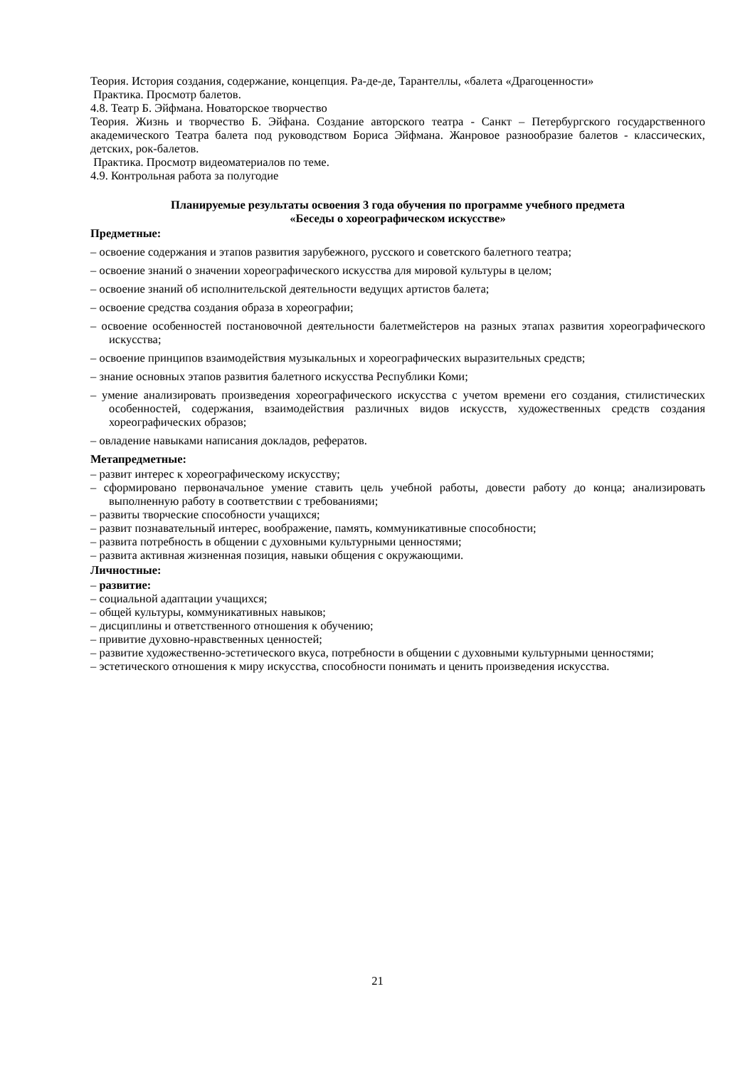Теория. История создания, содержание, концепция. Ра-де-де, Тарантеллы, «балета «Драгоценности»
Практика. Просмотр балетов.
4.8. Театр Б. Эйфмана. Новаторское творчество
Теория. Жизнь и творчество Б. Эйфана. Создание авторского театра - Санкт – Петербургского государственного академического Театра балета под руководством Бориса Эйфмана. Жанровое разнообразие балетов - классических, детских, рок-балетов.
Практика. Просмотр видеоматериалов по теме.
4.9. Контрольная работа за полугодие
Планируемые результаты освоения 3 года обучения по программе учебного предмета
«Беседы о хореографическом искусстве»
Предметные:
– освоение содержания и этапов развития зарубежного, русского и советского балетного театра;
– освоение знаний о значении хореографического искусства для мировой культуры в целом;
– освоение знаний об исполнительской деятельности ведущих артистов балета;
– освоение средства создания образа в хореографии;
– освоение особенностей постановочной деятельности балетмейстеров на разных этапах развития хореографического искусства;
– освоение принципов взаимодействия музыкальных и хореографических выразительных средств;
– знание основных этапов развития балетного искусства Республики Коми;
– умение анализировать произведения хореографического искусства с учетом времени его создания, стилистических особенностей, содержания, взаимодействия различных видов искусств, художественных средств создания хореографических образов;
– овладение навыками написания докладов, рефератов.
Метапредметные:
– развит интерес к хореографическому искусству;
– сформировано первоначальное умение ставить цель учебной работы, довести работу до конца; анализировать выполненную работу в соответствии с требованиями;
– развиты творческие способности учащихся;
– развит познавательный интерес, воображение, память, коммуникативные способности;
– развита потребность в общении с духовными культурными ценностями;
– развита активная жизненная позиция, навыки общения с окружающими.
Личностные:
– развитие:
– социальной адаптации учащихся;
– общей культуры, коммуникативных навыков;
– дисциплины и ответственного отношения к обучению;
– привитие духовно-нравственных ценностей;
– развитие художественно-эстетического вкуса, потребности в общении с духовными культурными ценностями;
– эстетического отношения к миру искусства, способности понимать и ценить произведения искусства.
21